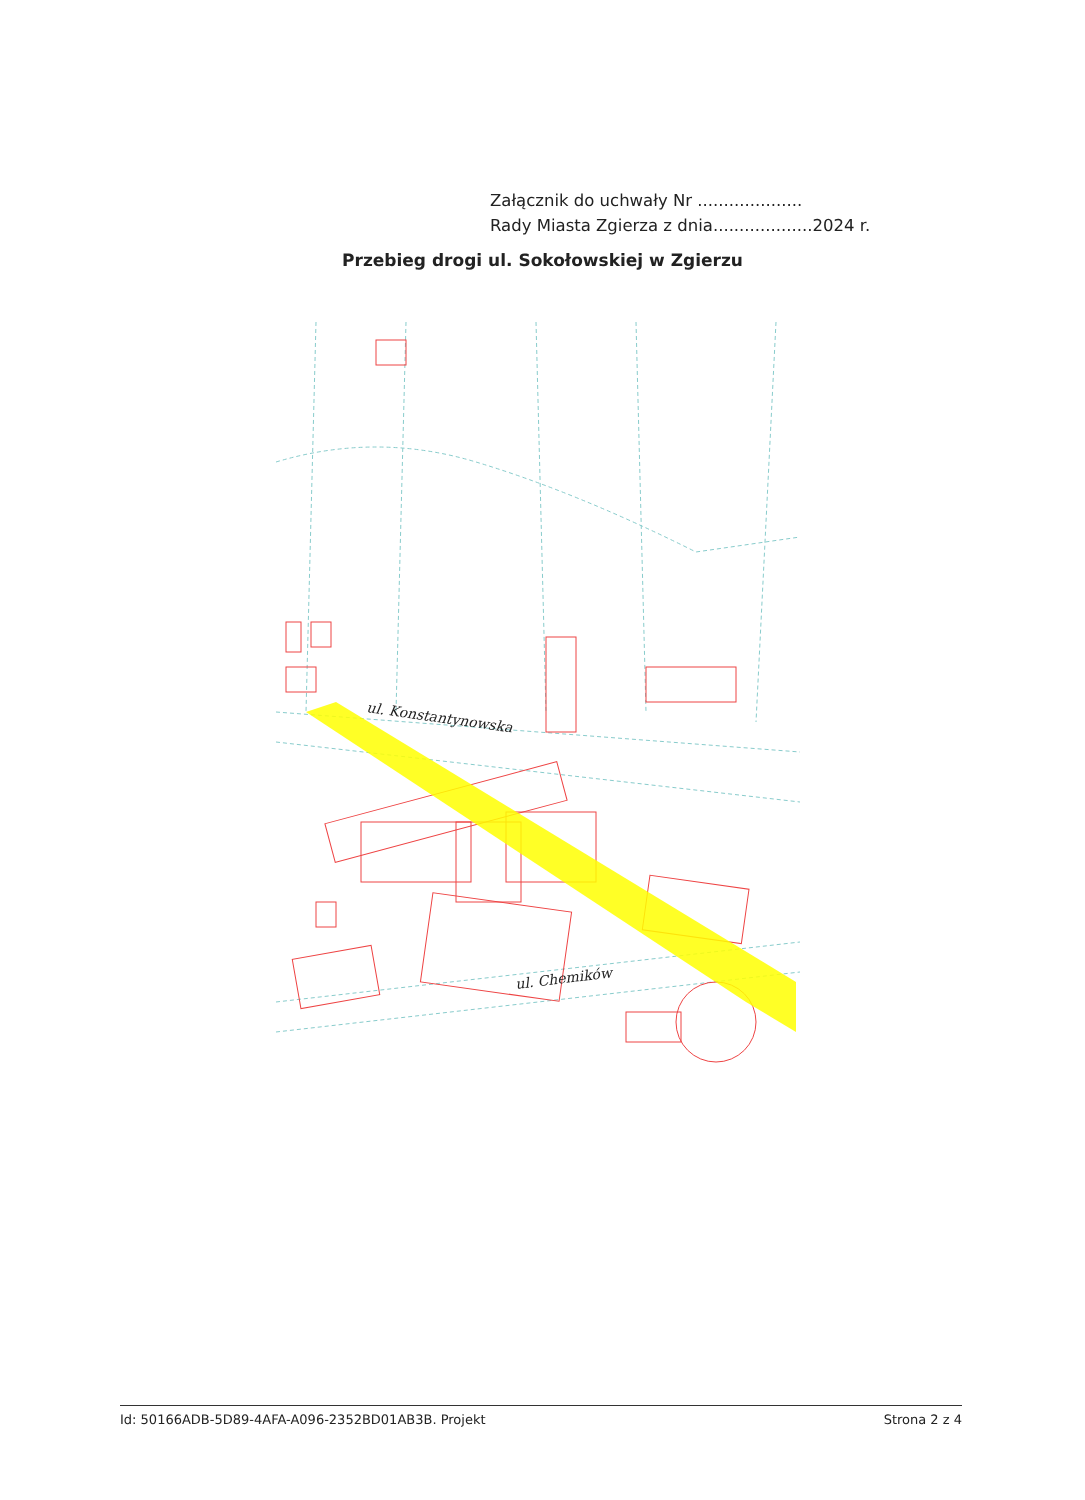Załącznik do uchwały Nr ....................
Rady Miasta Zgierza z dnia...................2024 r.
Przebieg drogi ul. Sokołowskiej w Zgierzu
ul. Konstantynowska
ul. Chemików
Id: 50166ADB-5D89-4AFA-A096-2352BD01AB3B. Projekt Strona 2 z 4